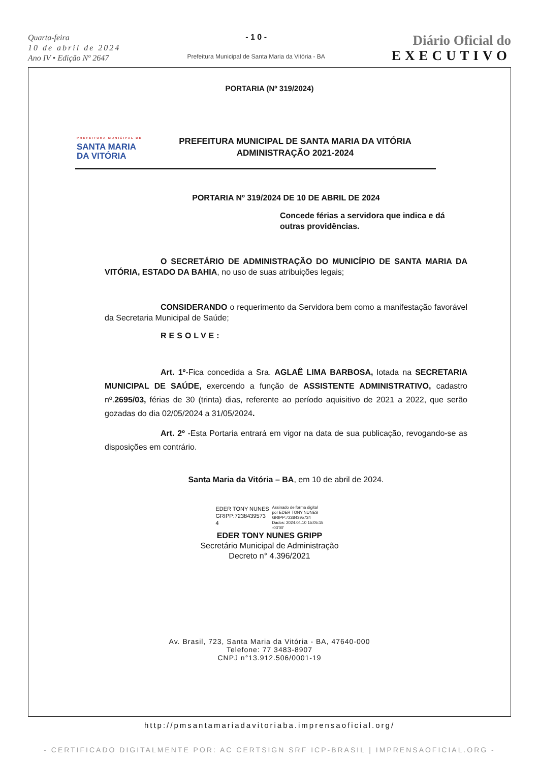Quarta-feira
10 de abril de 2024
Ano IV • Edição Nº 2647
- 1 0 -
Prefeitura Municipal de Santa Maria da Vitória - BA
Diário Oficial do
EXECUTIVO
PORTARIA (Nº 319/2024)
PREFEITURA MUNICIPAL DE
SANTA MARIA
DA VITÓRIA
PREFEITURA MUNICIPAL DE SANTA MARIA DA VITÓRIA
ADMINISTRAÇÃO 2021-2024
PORTARIA Nº 319/2024 DE 10 DE ABRIL DE 2024
Concede férias a servidora que indica e dá outras providências.
O SECRETÁRIO DE ADMINISTRAÇÃO DO MUNICÍPIO DE SANTA MARIA DA VITÓRIA, ESTADO DA BAHIA, no uso de suas atribuições legais;
CONSIDERANDO o requerimento da Servidora bem como a manifestação favorável da Secretaria Municipal de Saúde;
RESOLVE:
Art. 1º-Fica concedida a Sra. AGLAÊ LIMA BARBOSA, lotada na SECRETARIA MUNICIPAL DE SAÚDE, exercendo a função de ASSISTENTE ADMINISTRATIVO, cadastro nº.2695/03, férias de 30 (trinta) dias, referente ao período aquisitivo de 2021 a 2022, que serão gozadas do dia 02/05/2024 a 31/05/2024.
Art. 2º -Esta Portaria entrará em vigor na data de sua publicação, revogando-se as disposições em contrário.
Santa Maria da Vitória – BA, em 10 de abril de 2024.
EDER TONY NUNES
GRIPP:7238439573
4
Assinado de forma digital
por EDER TONY NUNES
GRIPP:72384395734
Dados: 2024.04.10 15:05:15
-03'00'
EDER TONY NUNES GRIPP
Secretário Municipal de Administração
Decreto n° 4.396/2021
Av. Brasil, 723, Santa Maria da Vitória - BA, 47640-000
Telefone: 77 3483-8907
CNPJ n°13.912.506/0001-19
http://pmsantamariadavitoriaba.imprensaoficial.org/
- CERTIFICADO DIGITALMENTE POR: AC CERTSIGN SRF ICP-BRASIL | IMPRENSAOFICIAL.ORG -